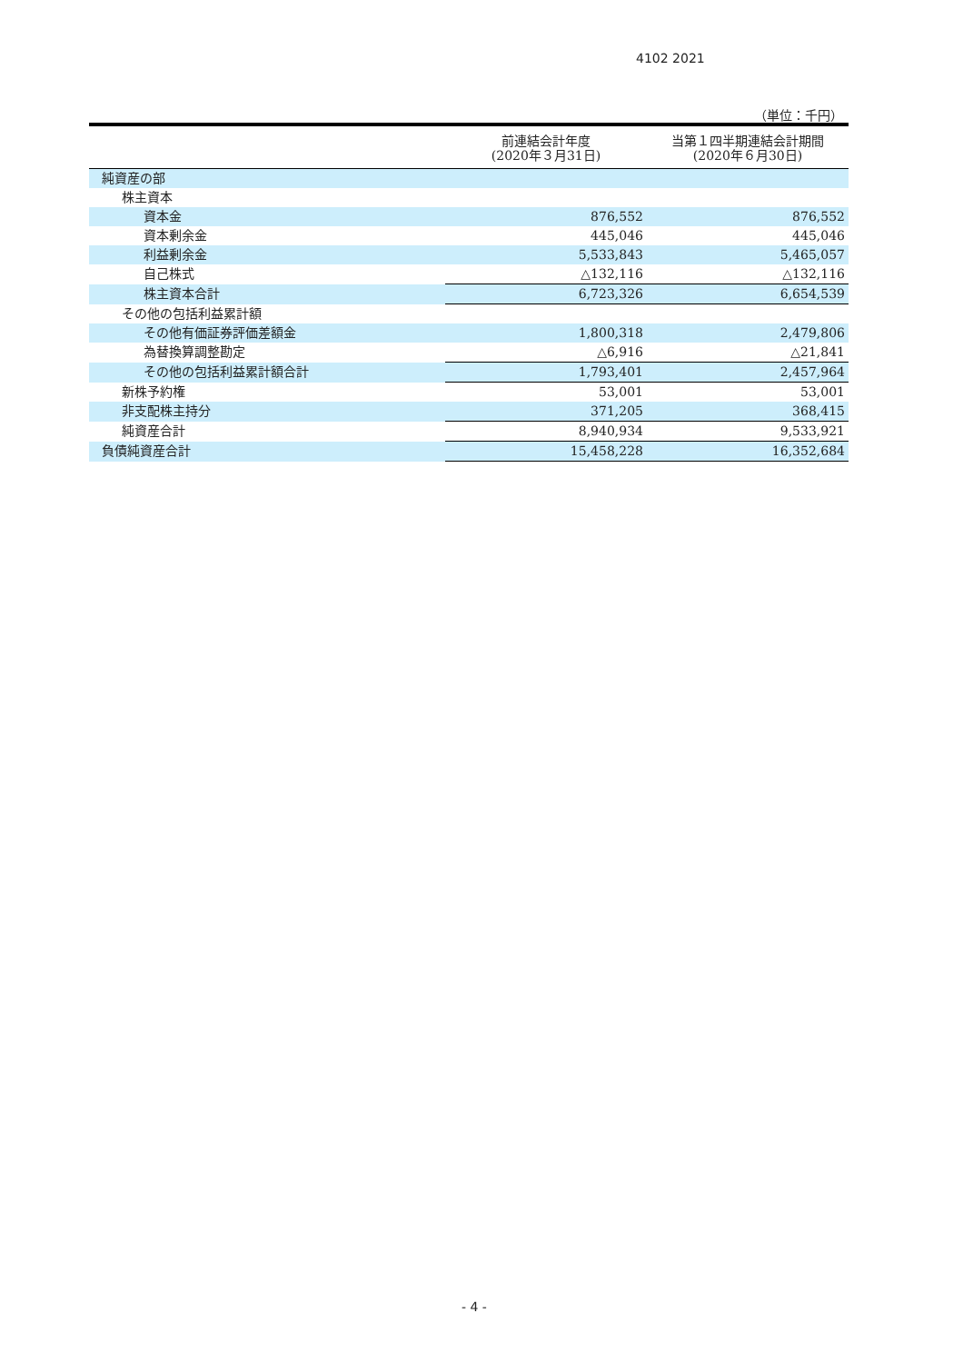4102 2021
（単位：千円）
| | 前連結会計年度 (2020年３月31日) | 当第１四半期連結会計期間 (2020年６月30日) |
| --- | --- | --- |
| 純資産の部 | | |
| 株主資本 | | |
| 資本金 | 876,552 | 876,552 |
| 資本剰余金 | 445,046 | 445,046 |
| 利益剰余金 | 5,533,843 | 5,465,057 |
| 自己株式 | △132,116 | △132,116 |
| 株主資本合計 | 6,723,326 | 6,654,539 |
| その他の包括利益累計額 | | |
| その他有価証券評価差額金 | 1,800,318 | 2,479,806 |
| 為替換算調整勘定 | △6,916 | △21,841 |
| その他の包括利益累計額合計 | 1,793,401 | 2,457,964 |
| 新株予約権 | 53,001 | 53,001 |
| 非支配株主持分 | 371,205 | 368,415 |
| 純資産合計 | 8,940,934 | 9,533,921 |
| 負債純資産合計 | 15,458,228 | 16,352,684 |
- 4 -